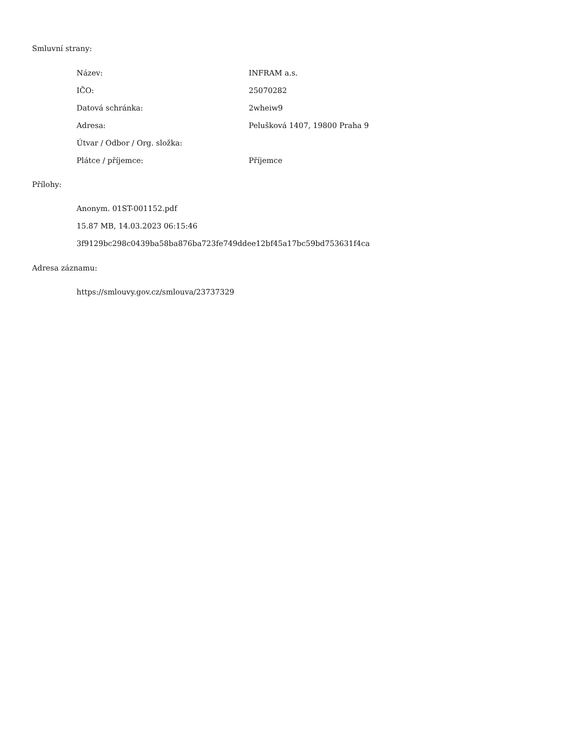Smluvní strany:
| Název: | INFRAM a.s. |
| IČO: | 25070282 |
| Datová schránka: | 2wheiw9 |
| Adresa: | Pelušková 1407, 19800 Praha 9 |
| Útvar / Odbor / Org. složka: | |
| Plátce / příjemce: | Příjemce |
Přílohy:
Anonym. 01ST-001152.pdf
15.87 MB, 14.03.2023 06:15:46
3f9129bc298c0439ba58ba876ba723fe749ddee12bf45a17bc59bd753631f4ca
Adresa záznamu:
https://smlouvy.gov.cz/smlouva/23737329